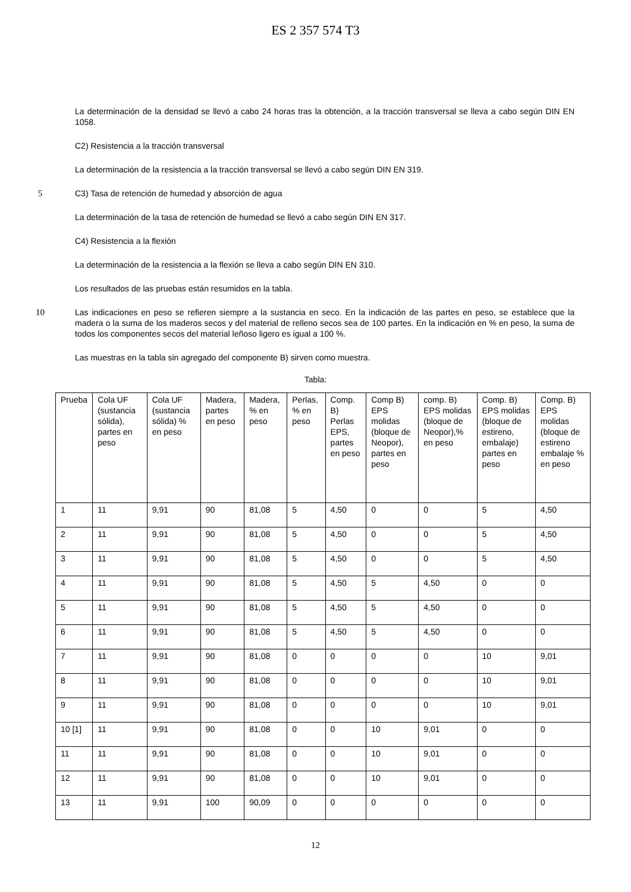ES 2 357 574 T3
La determinación de la densidad se llevó a cabo 24 horas tras la obtención, a la tracción transversal se lleva a cabo según DIN EN 1058.
C2) Resistencia a la tracción transversal
La determinación de la resistencia a la tracción transversal se llevó a cabo según DIN EN 319.
5 C3) Tasa de retención de humedad y absorción de agua
La determinación de la tasa de retención de humedad se llevó a cabo según DIN EN 317.
C4) Resistencia a la flexión
La determinación de la resistencia a la flexión se lleva a cabo según DIN EN 310.
Los resultados de las pruebas están resumidos en la tabla.
10 Las indicaciones en peso se refieren siempre a la sustancia en seco. En la indicación de las partes en peso, se establece que la madera o la suma de los maderos secos y del material de relleno secos sea de 100 partes. En la indicación en % en peso, la suma de todos los componentes secos del material leñoso ligero es igual a 100 %.
Las muestras en la tabla sin agregado del componente B) sirven como muestra.
Tabla:
| Prueba | Cola UF (sustancia sólida), partes en peso | Cola UF (sustancia sólida) % en peso | Madera, partes en peso | Madera, % en peso | Perlas, % en peso | Comp. B) Perlas EPS, partes en peso | Comp B) EPS molidas (bloque de Neopor), partes en peso | comp. B) EPS molidas (bloque de Neopor),% en peso | Comp. B) EPS molidas (bloque de estireno, embalaje) partes en peso | Comp. B) EPS molidas (bloque de estireno embalaje % en peso |
| 1 | 11 | 9,91 | 90 | 81,08 | 5 | 4,50 | 0 | 0 | 5 | 4,50 |
| 2 | 11 | 9,91 | 90 | 81,08 | 5 | 4,50 | 0 | 0 | 5 | 4,50 |
| 3 | 11 | 9,91 | 90 | 81,08 | 5 | 4,50 | 0 | 0 | 5 | 4,50 |
| 4 | 11 | 9,91 | 90 | 81,08 | 5 | 4,50 | 5 | 4,50 | 0 | 0 |
| 5 | 11 | 9,91 | 90 | 81,08 | 5 | 4,50 | 5 | 4,50 | 0 | 0 |
| 6 | 11 | 9,91 | 90 | 81,08 | 5 | 4,50 | 5 | 4,50 | 0 | 0 |
| 7 | 11 | 9,91 | 90 | 81,08 | 0 | 0 | 0 | 0 | 10 | 9,01 |
| 8 | 11 | 9,91 | 90 | 81,08 | 0 | 0 | 0 | 0 | 10 | 9,01 |
| 9 | 11 | 9,91 | 90 | 81,08 | 0 | 0 | 0 | 0 | 10 | 9,01 |
| 10 [1] | 11 | 9,91 | 90 | 81,08 | 0 | 0 | 10 | 9,01 | 0 | 0 |
| 11 | 11 | 9,91 | 90 | 81,08 | 0 | 0 | 10 | 9,01 | 0 | 0 |
| 12 | 11 | 9,91 | 90 | 81,08 | 0 | 0 | 10 | 9,01 | 0 | 0 |
| 13 | 11 | 9,91 | 100 | 90,09 | 0 | 0 | 0 | 0 | 0 | 0 |
12